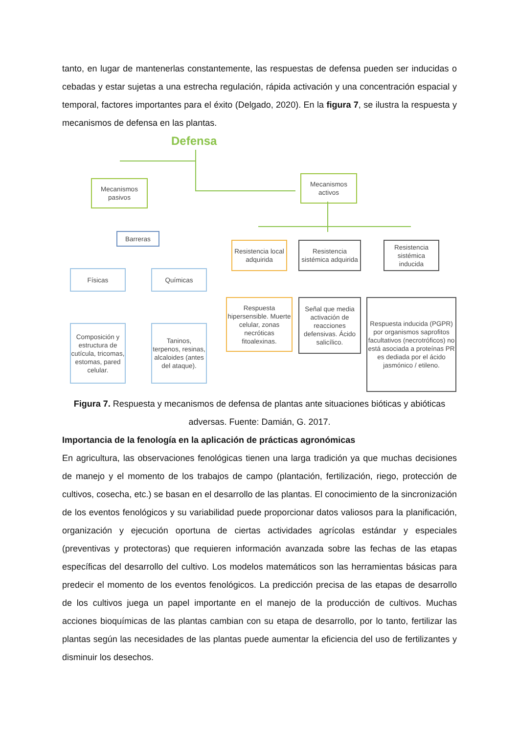tanto, en lugar de mantenerlas constantemente, las respuestas de defensa pueden ser inducidas o cebadas y estar sujetas a una estrecha regulación, rápida activación y una concentración espacial y temporal, factores importantes para el éxito (Delgado, 2020). En la figura 7, se ilustra la respuesta y mecanismos de defensa en las plantas.
Defensa
Mecanismos pasivos
Mecanismos activos
Barreras
Físicas Químicas
Composición y estructura de cutícula, tricomas, estomas, pared celular.
Taninos, terpenos, resinas, alcaloides (antes del ataque).
Resistencia local adquirida
Resistencia sistémica adquirida
Resistencia sistémica inducida
Respuesta hipersensible. Muerte celular, zonas necróticas fitoalexinas.
Señal que media activación de reacciones defensivas. Ácido salicílico.
Respuesta inducida (PGPR) por organismos saprofitos facultativos (necrotróficos) no está asociada a proteínas PR es dediada por el ácido jasmónico / etileno.
Figura 7. Respuesta y mecanismos de defensa de plantas ante situaciones bióticas y abióticas adversas. Fuente: Damián, G. 2017.
Importancia de la fenología en la aplicación de prácticas agronómicas
En agricultura, las observaciones fenológicas tienen una larga tradición ya que muchas decisiones de manejo y el momento de los trabajos de campo (plantación, fertilización, riego, protección de cultivos, cosecha, etc.) se basan en el desarrollo de las plantas. El conocimiento de la sincronización de los eventos fenológicos y su variabilidad puede proporcionar datos valiosos para la planificación, organización y ejecución oportuna de ciertas actividades agrícolas estándar y especiales (preventivas y protectoras) que requieren información avanzada sobre las fechas de las etapas específicas del desarrollo del cultivo. Los modelos matemáticos son las herramientas básicas para predecir el momento de los eventos fenológicos. La predicción precisa de las etapas de desarrollo de los cultivos juega un papel importante en el manejo de la producción de cultivos. Muchas acciones bioquímicas de las plantas cambian con su etapa de desarrollo, por lo tanto, fertilizar las plantas según las necesidades de las plantas puede aumentar la eficiencia del uso de fertilizantes y disminuir los desechos.